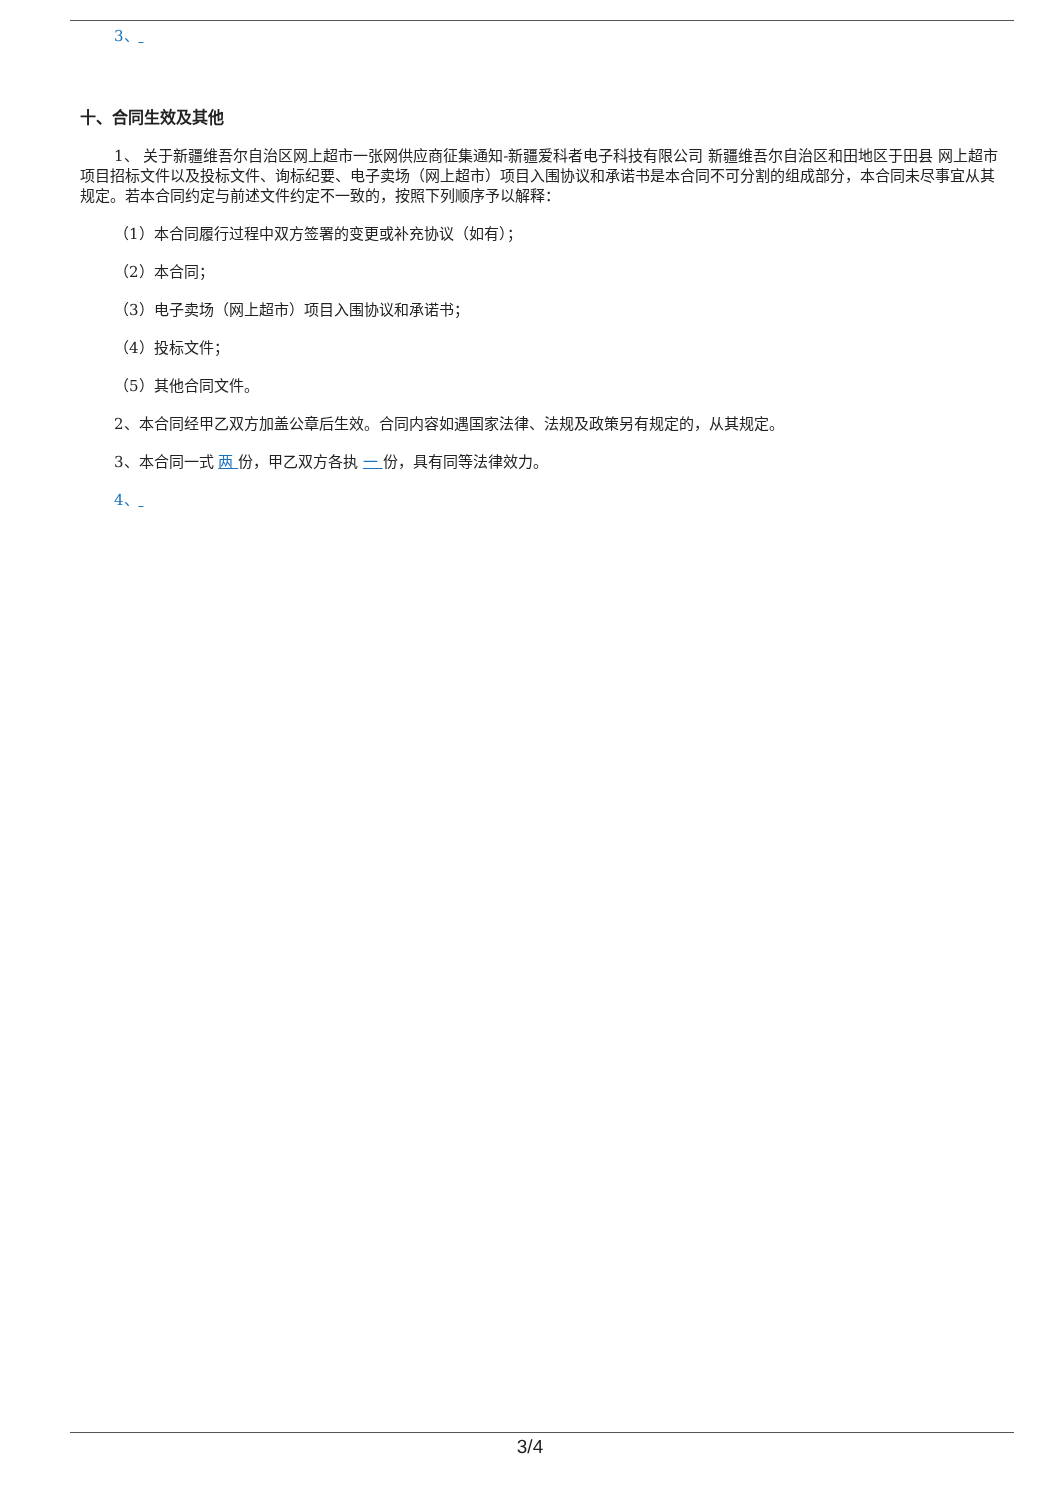3、
十、合同生效及其他
1、 关于新疆维吾尔自治区网上超市一张网供应商征集通知-新疆爱科者电子科技有限公司 新疆维吾尔自治区和田地区于田县 网上超市项目招标文件以及投标文件、询标纪要、电子卖场（网上超市）项目入围协议和承诺书是本合同不可分割的组成部分，本合同未尽事宜从其规定。若本合同约定与前述文件约定不一致的，按照下列顺序予以解释：
（1）本合同履行过程中双方签署的变更或补充协议（如有）；
（2）本合同；
（3）电子卖场（网上超市）项目入围协议和承诺书；
（4）投标文件；
（5）其他合同文件。
2、本合同经甲乙双方加盖公章后生效。合同内容如遇国家法律、法规及政策另有规定的，从其规定。
3、本合同一式 两 份，甲乙双方各执 一 份，具有同等法律效力。
4、
3/4